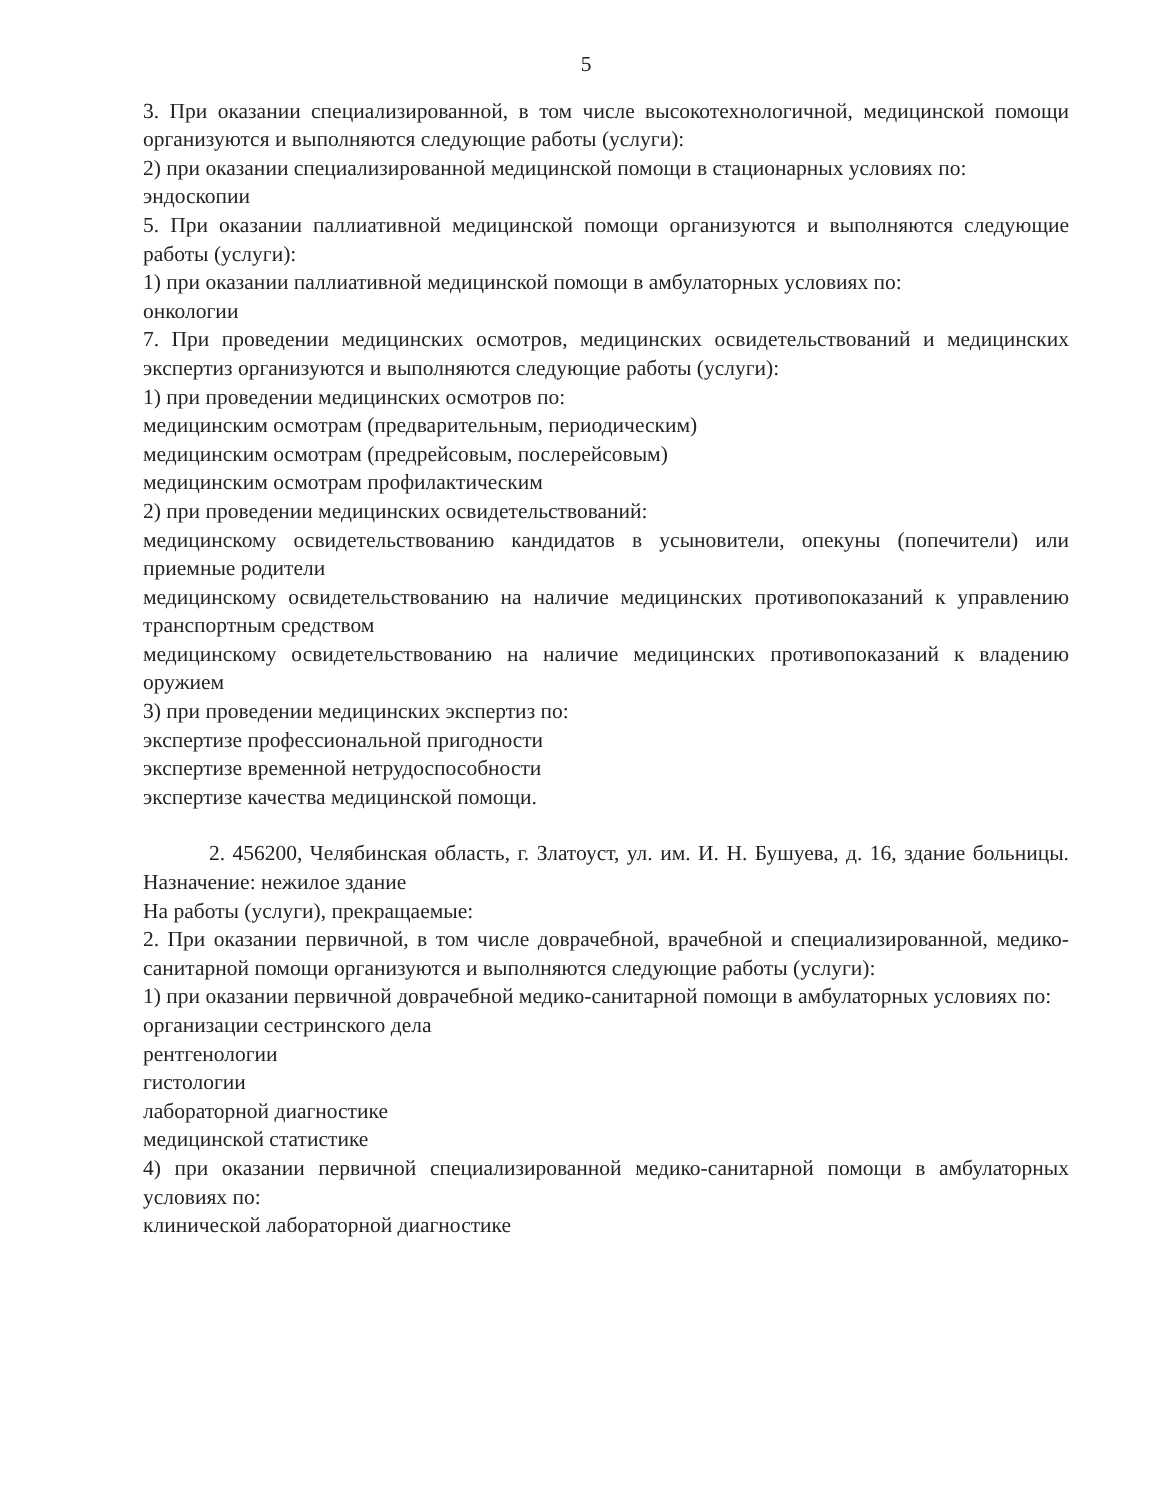5
3. При оказании специализированной, в том числе высокотехнологичной, медицинской помощи организуются и выполняются следующие работы (услуги):
2) при оказании специализированной медицинской помощи в стационарных условиях по:
эндоскопии
5. При оказании паллиативной медицинской помощи организуются и выполняются следующие работы (услуги):
1) при оказании паллиативной медицинской помощи в амбулаторных условиях по:
онкологии
7. При проведении медицинских осмотров, медицинских освидетельствований и медицинских экспертиз организуются и выполняются следующие работы (услуги):
1) при проведении медицинских осмотров по:
медицинским осмотрам (предварительным, периодическим)
медицинским осмотрам (предрейсовым, послерейсовым)
медицинским осмотрам профилактическим
2) при проведении медицинских освидетельствований:
медицинскому освидетельствованию кандидатов в усыновители, опекуны (попечители) или приемные родители
медицинскому освидетельствованию на наличие медицинских противопоказаний к управлению транспортным средством
медицинскому освидетельствованию на наличие медицинских противопоказаний к владению оружием
3) при проведении медицинских экспертиз по:
экспертизе профессиональной пригодности
экспертизе временной нетрудоспособности
экспертизе качества медицинской помощи.
2. 456200, Челябинская область, г. Златоуст, ул. им. И. Н. Бушуева, д. 16, здание больницы. Назначение: нежилое здание
На работы (услуги), прекращаемые:
2. При оказании первичной, в том числе доврачебной, врачебной и специализированной, медико-санитарной помощи организуются и выполняются следующие работы (услуги):
1) при оказании первичной доврачебной медико-санитарной помощи в амбулаторных условиях по:
организации сестринского дела
рентгенологии
гистологии
лабораторной диагностике
медицинской статистике
4) при оказании первичной специализированной медико-санитарной помощи в амбулаторных условиях по:
клинической лабораторной диагностике